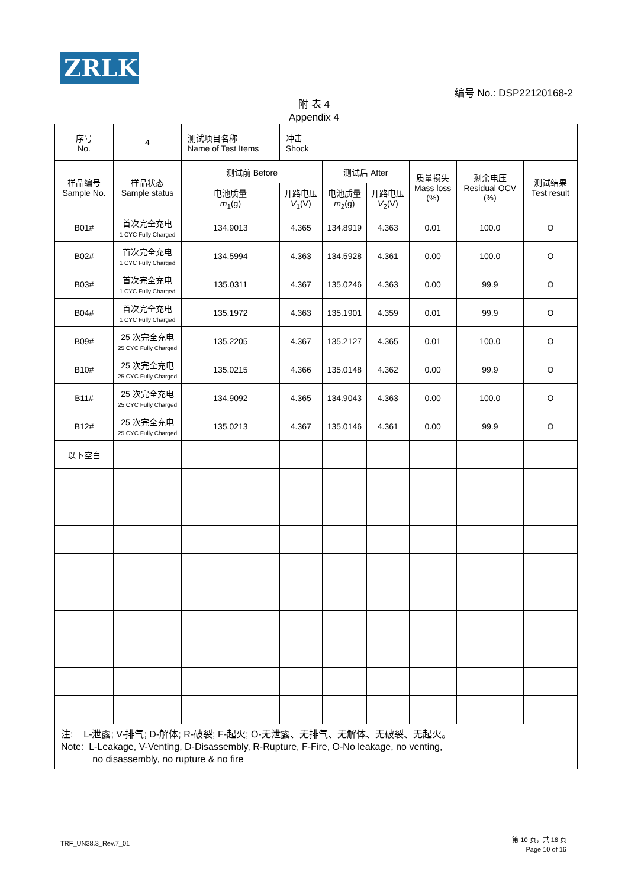ZRLK
编号 No.: DSP22120168-2
附 表 4
Appendix 4
| 序号 No. | 4 | 测试项目名称 Name of Test Items | 冲击 Shock | | | | | |
| 样品编号 Sample No. | 样品状态 Sample status | 测试前 Before | | 测试后 After | | 质量损失 Mass loss (%) | 剩余电压 Residual OCV (%) | 测试结果 Test result |
| | | 电池质量 m<sub>1</sub>(g) | 开路电压 V<sub>1</sub>(V) | 电池质量 m<sub>2</sub>(g) | 开路电压 V<sub>2</sub>(V) | | | |
| B01# | 首次完全充电 1 CYC Fully Charged | 134.9013 | 4.365 | 134.8919 | 4.363 | 0.01 | 100.0 | O |
| B02# | 首次完全充电 1 CYC Fully Charged | 134.5994 | 4.363 | 134.5928 | 4.361 | 0.00 | 100.0 | O |
| B03# | 首次完全充电 1 CYC Fully Charged | 135.0311 | 4.367 | 135.0246 | 4.363 | 0.00 | 99.9 | O |
| B04# | 首次完全充电 1 CYC Fully Charged | 135.1972 | 4.363 | 135.1901 | 4.359 | 0.01 | 99.9 | O |
| B09# | 25 次完全充电 25 CYC Fully Charged | 135.2205 | 4.367 | 135.2127 | 4.365 | 0.01 | 100.0 | O |
| B10# | 25 次完全充电 25 CYC Fully Charged | 135.0215 | 4.366 | 135.0148 | 4.362 | 0.00 | 99.9 | O |
| B11# | 25 次完全充电 25 CYC Fully Charged | 134.9092 | 4.365 | 134.9043 | 4.363 | 0.00 | 100.0 | O |
| B12# | 25 次完全充电 25 CYC Fully Charged | 135.0213 | 4.367 | 135.0146 | 4.361 | 0.00 | 99.9 | O |
| 以下空白 | | | | | | | | |
| 注: L-泄露; V-排气; D-解体; R-破裂; F-起火; O-无泄露、无排气、无解体、无破裂、无起火。 Note: L-Leakage, V-Venting, D-Disassembly, R-Rupture, F-Fire, O-No leakage, no venting, no disassembly, no rupture & no fire | | | | | | | | |
TRF_UN38.3_Rev.7_01
第 10 页，共 16 页
Page 10 of 16